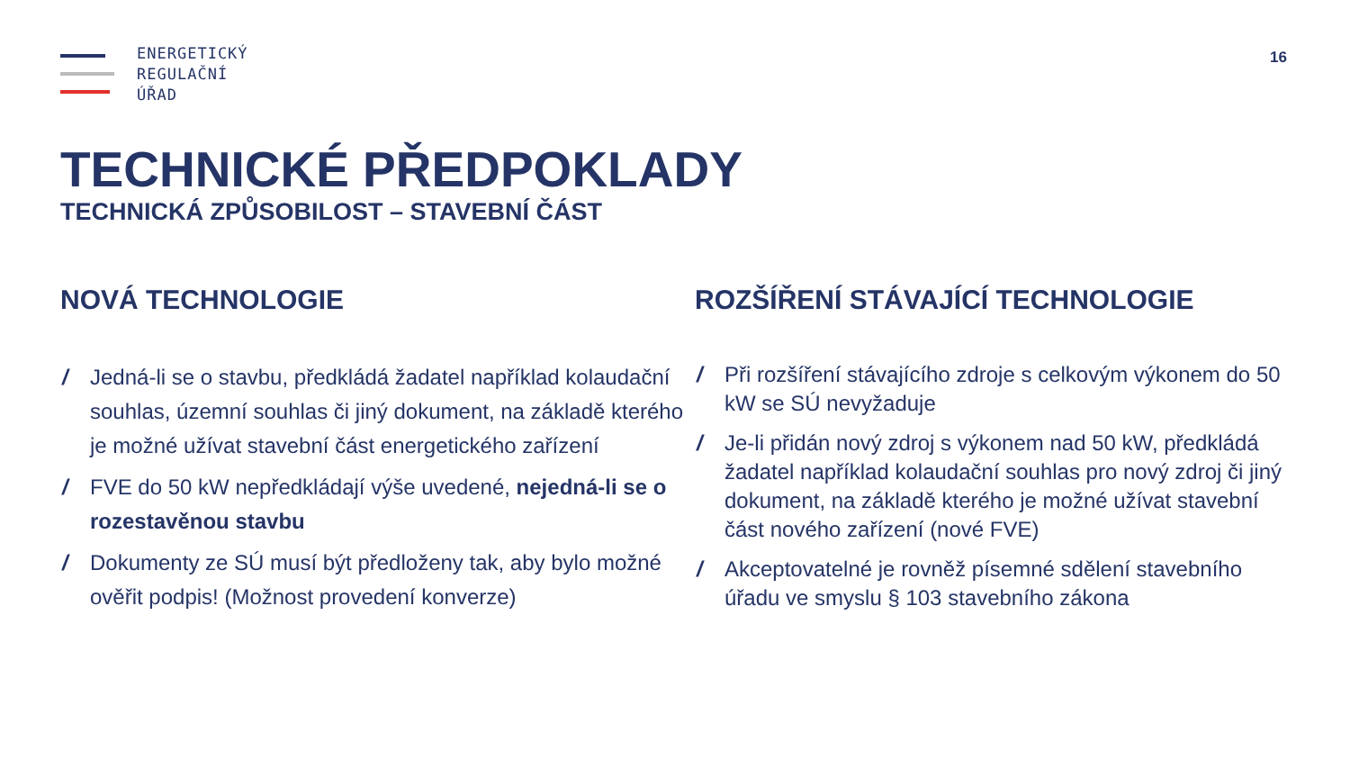ENERGETICKÝ
REGULAČNÍ
ÚŘAD
16
TECHNICKÉ PŘEDPOKLADY
TECHNICKÁ ZPŮSOBILOST – STAVEBNÍ ČÁST
NOVÁ TECHNOLOGIE
/ Jedná-li se o stavbu, předkládá žadatel například kolaudační souhlas, územní souhlas či jiný dokument, na základě kterého je možné užívat stavební část energetického zařízení
/ FVE do 50 kW nepředkládají výše uvedené, nejedná-li se o rozestavěnou stavbu
/ Dokumenty ze SÚ musí být předloženy tak, aby bylo možné ověřit podpis! (Možnost provedení konverze)
ROZŠÍŘENÍ STÁVAJÍCÍ TECHNOLOGIE
/ Při rozšíření stávajícího zdroje s celkovým výkonem do 50 kW se SÚ nevyžaduje
/ Je-li přidán nový zdroj s výkonem nad 50 kW, předkládá žadatel například kolaudační souhlas pro nový zdroj či jiný dokument, na základě kterého je možné užívat stavební část nového zařízení (nové FVE)
/ Akceptovatelné je rovněž písemné sdělení stavebního úřadu ve smyslu § 103 stavebního zákona